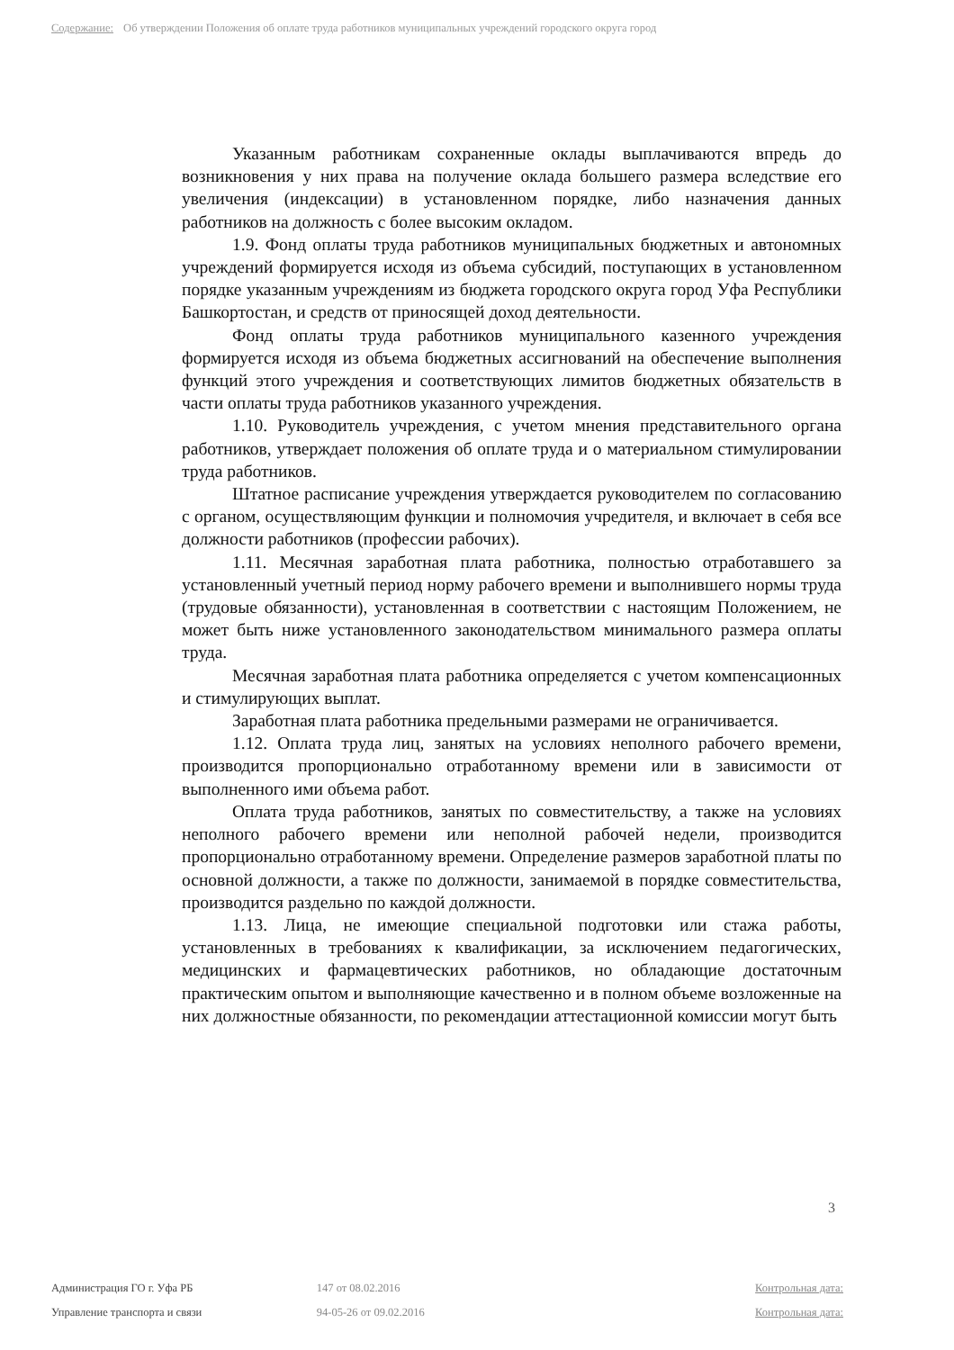Содержание: Об утверждении Положения об оплате труда работников муниципальных учреждений городского округа город
Указанным работникам сохраненные оклады выплачиваются впредь до возникновения у них права на получение оклада большего размера вследствие его увеличения (индексации) в установленном порядке, либо назначения данных работников на должность с более высоким окладом.
1.9. Фонд оплаты труда работников муниципальных бюджетных и автономных учреждений формируется исходя из объема субсидий, поступающих в установленном порядке указанным учреждениям из бюджета городского округа город Уфа Республики Башкортостан, и средств от приносящей доход деятельности.
Фонд оплаты труда работников муниципального казенного учреждения формируется исходя из объема бюджетных ассигнований на обеспечение выполнения функций этого учреждения и соответствующих лимитов бюджетных обязательств в части оплаты труда работников указанного учреждения.
1.10. Руководитель учреждения, с учетом мнения представительного органа работников, утверждает положения об оплате труда и о материальном стимулировании труда работников.
Штатное расписание учреждения утверждается руководителем по согласованию с органом, осуществляющим функции и полномочия учредителя, и включает в себя все должности работников (профессии рабочих).
1.11. Месячная заработная плата работника, полностью отработавшего за установленный учетный период норму рабочего времени и выполнившего нормы труда (трудовые обязанности), установленная в соответствии с настоящим Положением, не может быть ниже установленного законодательством минимального размера оплаты труда.
Месячная заработная плата работника определяется с учетом компенсационных и стимулирующих выплат.
Заработная плата работника предельными размерами не ограничивается.
1.12. Оплата труда лиц, занятых на условиях неполного рабочего времени, производится пропорционально отработанному времени или в зависимости от выполненного ими объема работ.
Оплата труда работников, занятых по совместительству, а также на условиях неполного рабочего времени или неполной рабочей недели, производится пропорционально отработанному времени. Определение размеров заработной платы по основной должности, а также по должности, занимаемой в порядке совместительства, производится раздельно по каждой должности.
1.13. Лица, не имеющие специальной подготовки или стажа работы, установленных в требованиях к квалификации, за исключением педагогических, медицинских и фармацевтических работников, но обладающие достаточным практическим опытом и выполняющие качественно и в полном объеме возложенные на них должностные обязанности, по рекомендации аттестационной комиссии могут быть
3
Администрация ГО г. Уфа РБ 147 от 08.02.2016 Контрольная дата:
Управление транспорта и связи 94-05-26 от 09.02.2016 Контрольная дата: